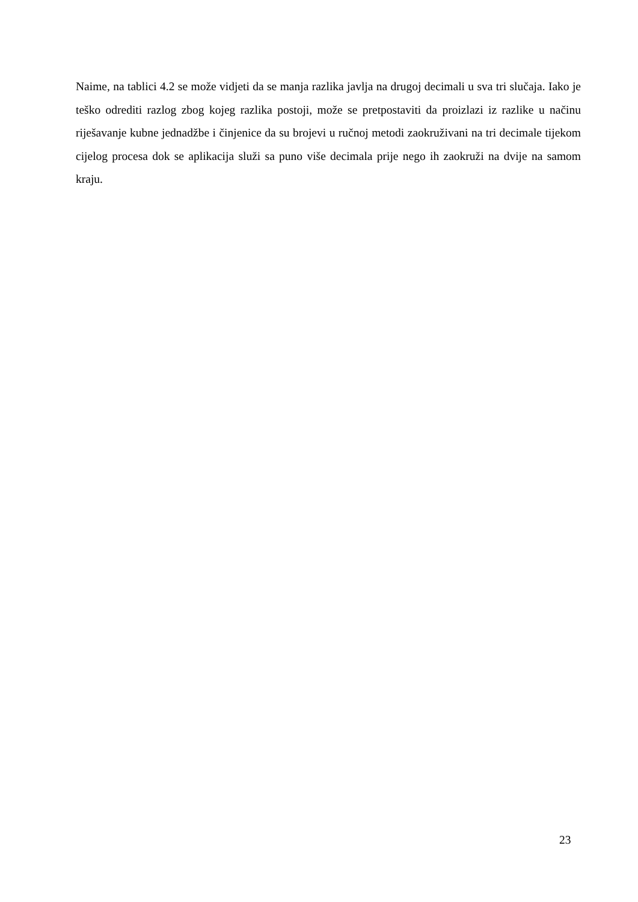Naime, na tablici 4.2 se može vidjeti da se manja razlika javlja na drugoj decimali u sva tri slučaja. Iako je teško odrediti razlog zbog kojeg razlika postoji, može se pretpostaviti da proizlazi iz razlike u načinu riješavanje kubne jednadžbe i činjenice da su brojevi u ručnoj metodi zaokruživani na tri decimale tijekom cijelog procesa dok se aplikacija služi sa puno više decimala prije nego ih zaokruži na dvije na samom kraju.
23